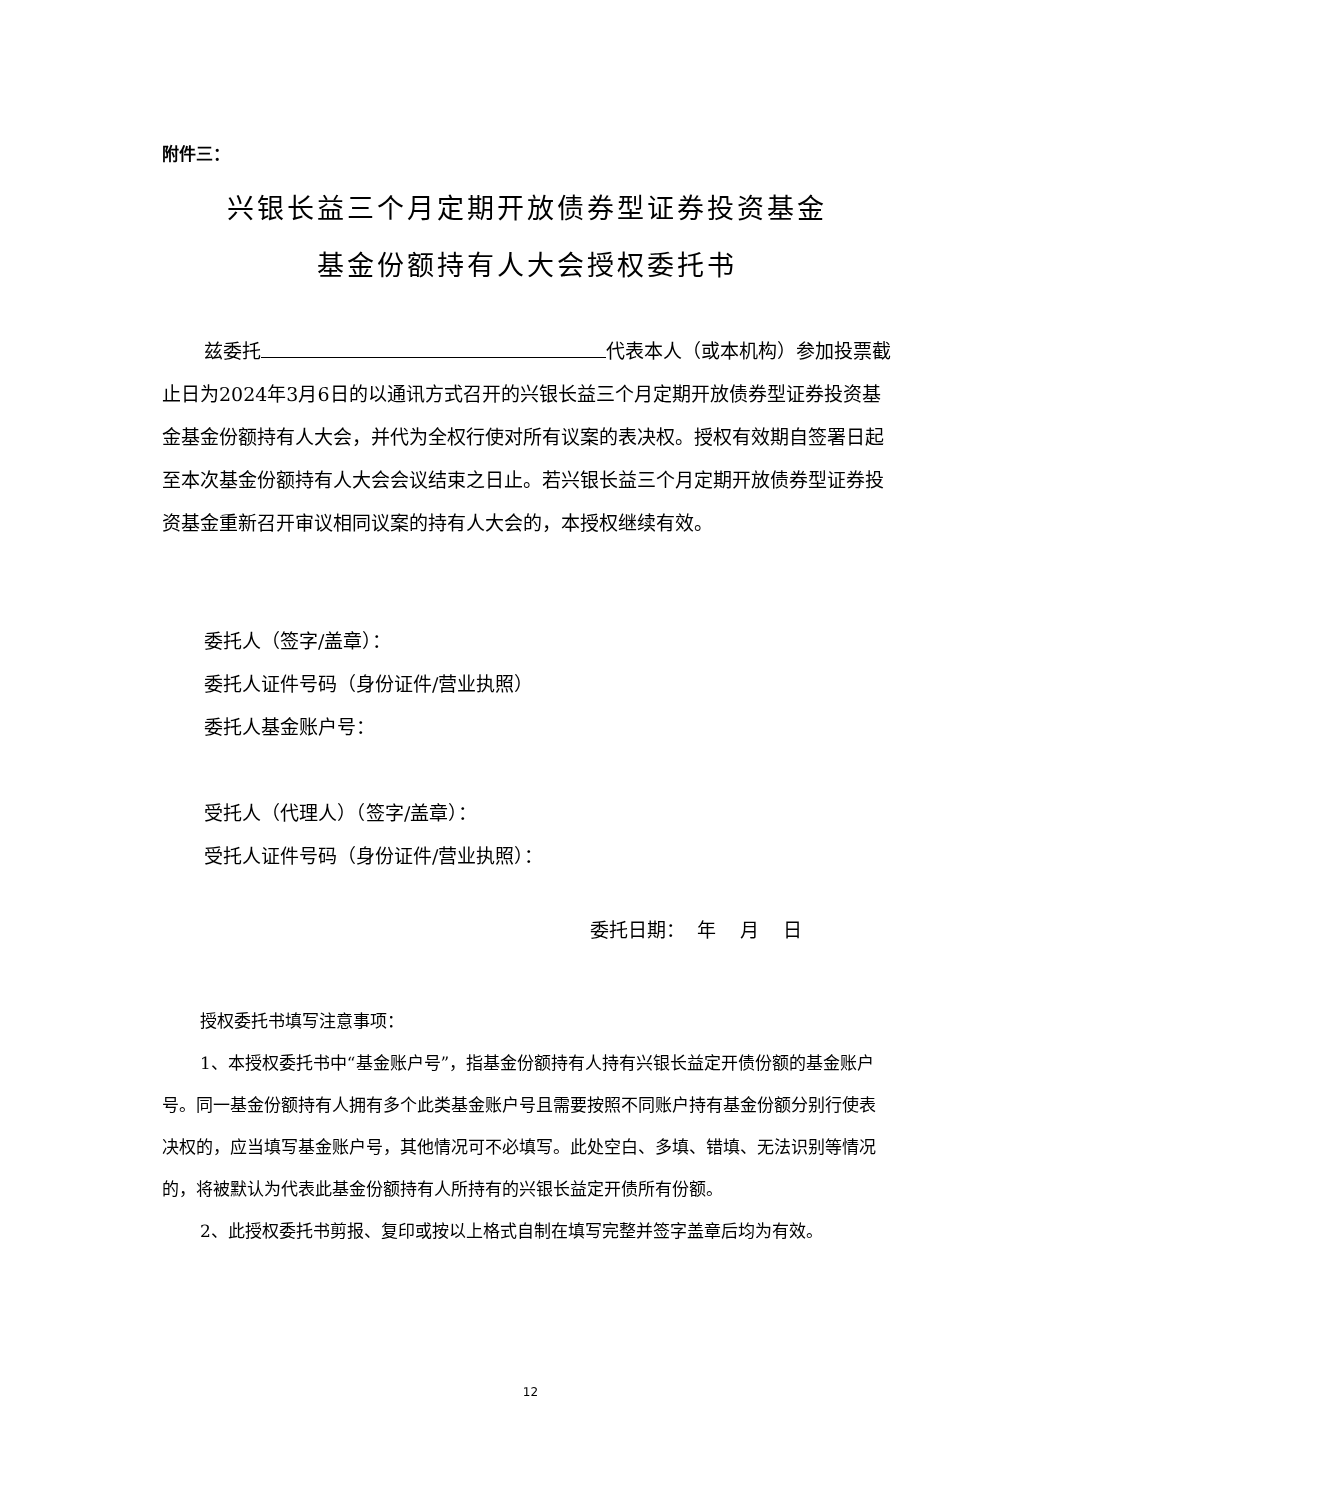附件三：
兴银长益三个月定期开放债券型证券投资基金
基金份额持有人大会授权委托书
兹委托 代表本人（或本机构）参加投票截止日为2024年3月6日的以通讯方式召开的兴银长益三个月定期开放债券型证券投资基金基金份额持有人大会，并代为全权行使对所有议案的表决权。授权有效期自签署日起至本次基金份额持有人大会会议结束之日止。若兴银长益三个月定期开放债券型证券投资基金重新召开审议相同议案的持有人大会的，本授权继续有效。
委托人（签字/盖章）：
委托人证件号码（身份证件/营业执照）
委托人基金账户号：
受托人（代理人）（签字/盖章）：
受托人证件号码（身份证件/营业执照）：
委托日期： 年 月 日
授权委托书填写注意事项：
1、本授权委托书中“基金账户号”，指基金份额持有人持有兴银长益定开债份额的基金账户号。同一基金份额持有人拥有多个此类基金账户号且需要按照不同账户持有基金份额分别行使表决权的，应当填写基金账户号，其他情况可不必填写。此处空白、多填、错填、无法识别等情况的，将被默认为代表此基金份额持有人所持有的兴银长益定开债所有份额。
2、此授权委托书剪报、复印或按以上格式自制在填写完整并签字盖章后均为有效。
12